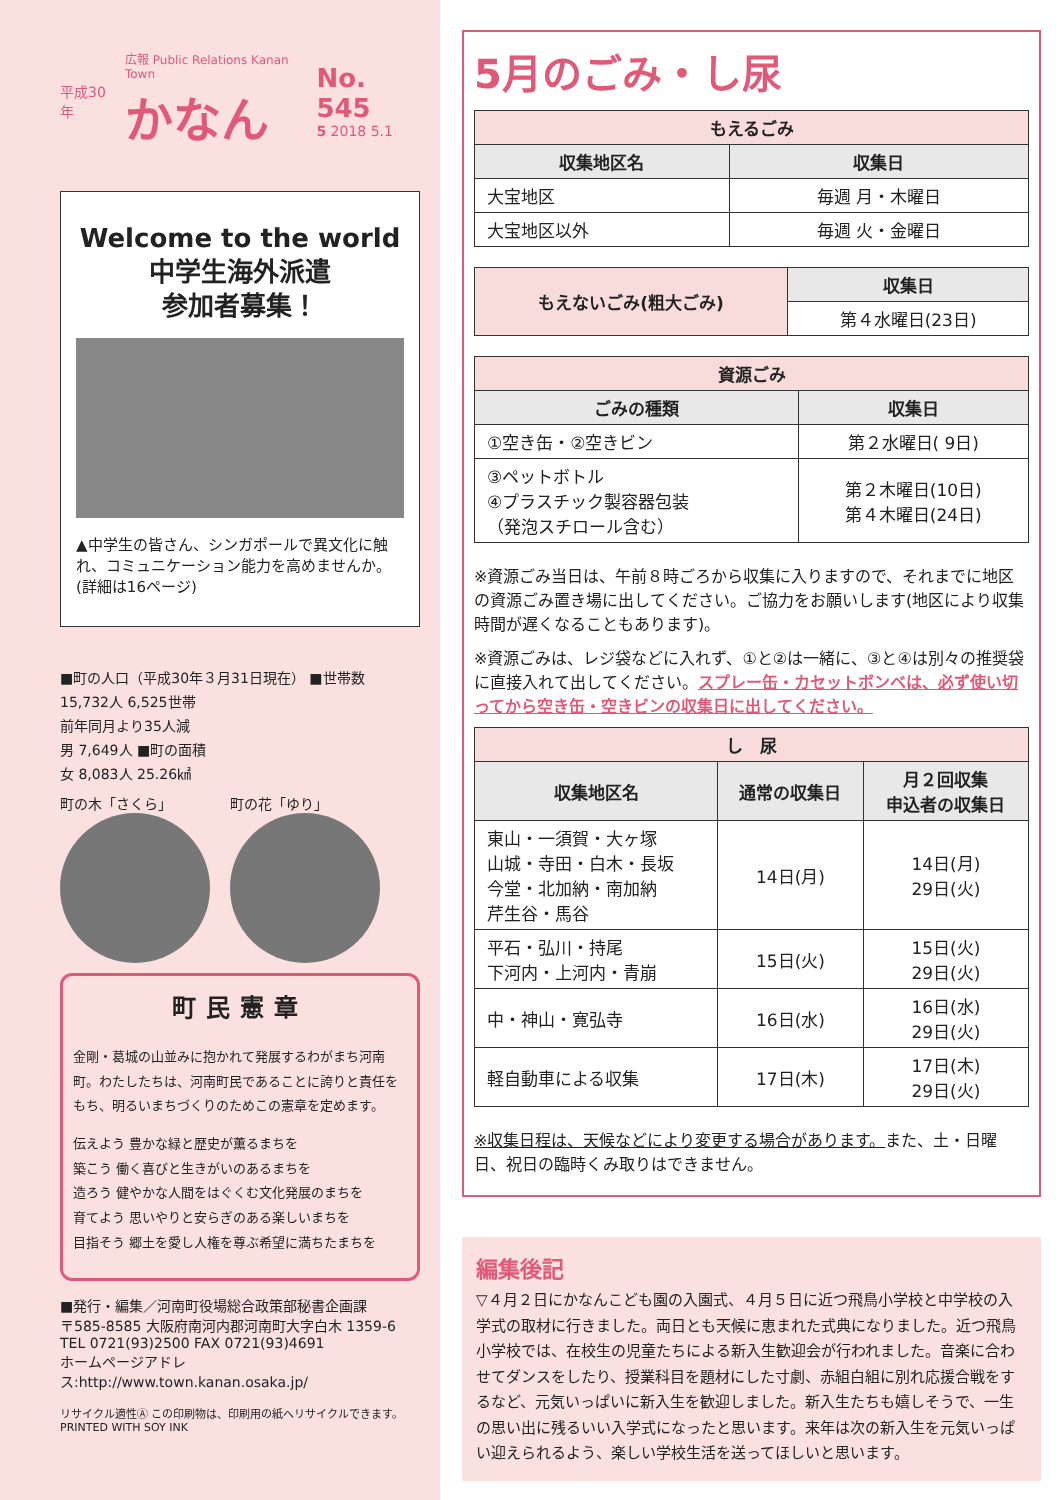平成30年
広報 Public Relations Kanan Town
かなん
No. 545
5 2018 5.1
Welcome to the world
中学生海外派遣
参加者募集！
▲中学生の皆さん、シンガポールで異文化に触れ、コミュニケーション能力を高めませんか。(詳細は16ページ)
■町の人口（平成30年３月31日現在） ■世帯数
15,732人 6,525世帯
前年同月より35人減
男 7,649人 ■町の面積
女 8,083人 25.26㎢
町の木「さくら」 町の花「ゆり」
町民憲章
金剛・葛城の山並みに抱かれて発展するわがまち河南町。わたしたちは、河南町民であることに誇りと責任をもち、明るいまちづくりのためこの憲章を定めます。
伝えよう 豊かな緑と歴史が薫るまちを
築こう 働く喜びと生きがいのあるまちを
造ろう 健やかな人間をはぐくむ文化発展のまちを
育てよう 思いやりと安らぎのある楽しいまちを
目指そう 郷土を愛し人権を尊ぶ希望に満ちたまちを
■発行・編集／河南町役場総合政策部秘書企画課
〒585-8585 大阪府南河内郡河南町大字白木 1359-6
TEL 0721(93)2500 FAX 0721(93)4691
ホームページアドレス:http://www.town.kanan.osaka.jp/
リサイクル適性Ⓐ この印刷物は、印刷用の紙へリサイクルできます。 PRINTED WITH SOY INK
5月のごみ・し尿
| もえるごみ | |
| --- | --- |
| 収集地区名 | 収集日 |
| 大宝地区 | 毎週 月・木曜日 |
| 大宝地区以外 | 毎週 火・金曜日 |
| もえないごみ(粗大ごみ) | 収集日 |
| --- | --- |
| | 第４水曜日(23日) |
| 資源ごみ | |
| --- | --- |
| ごみの種類 | 収集日 |
| ①空き缶・②空きビン | 第２水曜日( 9日) |
| ③ペットボトル ④プラスチック製容器包装 （発泡スチロール含む） | 第２木曜日(10日) 第４木曜日(24日) |
※資源ごみ当日は、午前８時ごろから収集に入りますので、それまでに地区の資源ごみ置き場に出してください。ご協力をお願いします(地区により収集時間が遅くなることもあります)。
※資源ごみは、レジ袋などに入れず、①と②は一緒に、③と④は別々の推奨袋に直接入れて出してください。スプレー缶・カセットボンベは、必ず使い切ってから空き缶・空きビンの収集日に出してください。
| し 尿 | | |
| --- | --- | --- |
| 収集地区名 | 通常の収集日 | 月２回収集 申込者の収集日 |
| 東山・一須賀・大ヶ塚 山城・寺田・白木・長坂 今堂・北加納・南加納 芹生谷・馬谷 | 14日(月) | 14日(月) 29日(火) |
| 平石・弘川・持尾 下河内・上河内・青崩 | 15日(火) | 15日(火) 29日(火) |
| 中・神山・寛弘寺 | 16日(水) | 16日(水) 29日(火) |
| 軽自動車による収集 | 17日(木) | 17日(木) 29日(火) |
※収集日程は、天候などにより変更する場合があります。また、土・日曜日、祝日の臨時くみ取りはできません。
編集後記
▽４月２日にかなんこども園の入園式、４月５日に近つ飛鳥小学校と中学校の入学式の取材に行きました。両日とも天候に恵まれた式典になりました。近つ飛鳥小学校では、在校生の児童たちによる新入生歓迎会が行われました。音楽に合わせてダンスをしたり、授業科目を題材にした寸劇、赤組白組に別れ応援合戦をするなど、元気いっぱいに新入生を歓迎しました。新入生たちも嬉しそうで、一生の思い出に残るいい入学式になったと思います。来年は次の新入生を元気いっぱい迎えられるよう、楽しい学校生活を送ってほしいと思います。